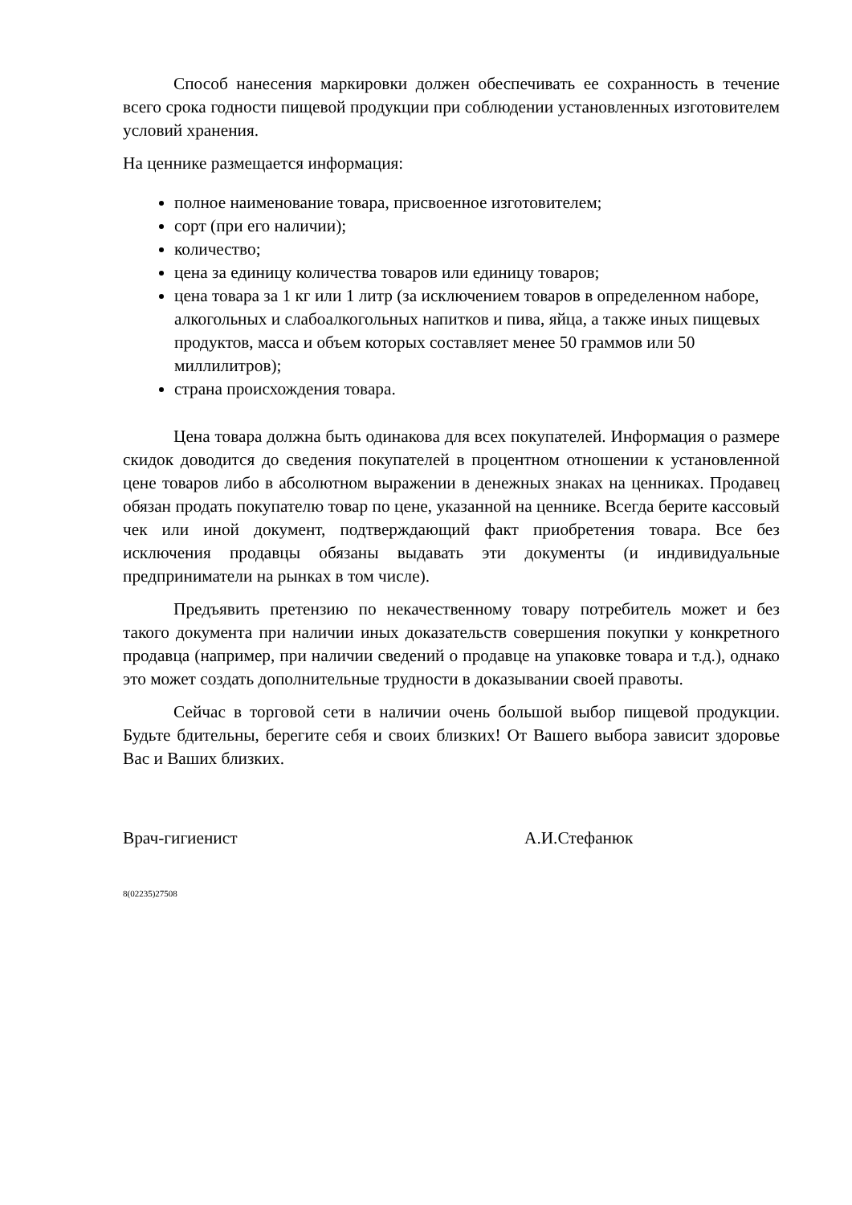Способ нанесения маркировки должен обеспечивать ее сохранность в течение всего срока годности пищевой продукции при соблюдении установленных изготовителем условий хранения.
На ценнике размещается информация:
полное наименование товара, присвоенное изготовителем;
сорт (при его наличии);
количество;
цена за единицу количества товаров или единицу товаров;
цена товара за 1 кг или 1 литр (за исключением товаров в определенном наборе, алкогольных и слабоалкогольных напитков и пива, яйца, а также иных пищевых продуктов, масса и объем которых составляет менее 50 граммов или 50 миллилитров);
страна происхождения товара.
Цена товара должна быть одинакова для всех покупателей. Информация о размере скидок доводится до сведения покупателей в процентном отношении к установленной цене товаров либо в абсолютном выражении в денежных знаках на ценниках. Продавец обязан продать покупателю товар по цене, указанной на ценнике. Всегда берите кассовый чек или иной документ, подтверждающий факт приобретения товара. Все без исключения продавцы обязаны выдавать эти документы (и индивидуальные предприниматели на рынках в том числе).
Предъявить претензию по некачественному товару потребитель может и без такого документа при наличии иных доказательств совершения покупки у конкретного продавца (например, при наличии сведений о продавце на упаковке товара и т.д.), однако это может создать дополнительные трудности в доказывании своей правоты.
Сейчас в торговой сети в наличии очень большой выбор пищевой продукции. Будьте бдительны, берегите себя и своих близких! От Вашего выбора зависит здоровье Вас и Ваших близких.
Врач-гигиенист А.И.Стефанюк
8(02235)27508